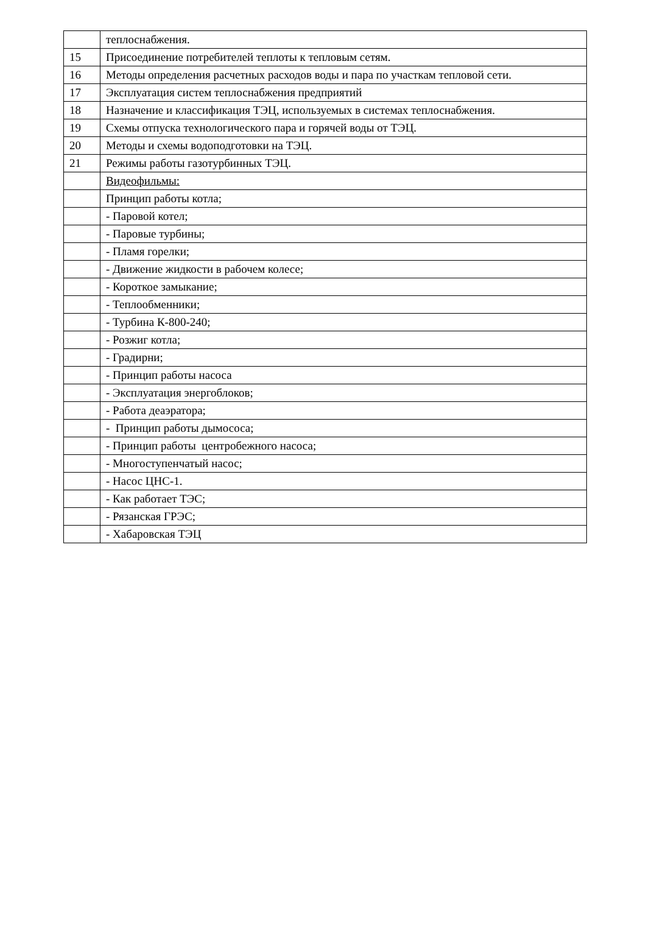| | теплоснабжения. |
| 15 | Присоединение потребителей теплоты к тепловым сетям. |
| 16 | Методы определения расчетных расходов воды и пара по участкам тепловой сети. |
| 17 | Эксплуатация систем теплоснабжения предприятий |
| 18 | Назначение и классификация ТЭЦ, используемых в системах теплоснабжения. |
| 19 | Схемы отпуска технологического пара и горячей воды от ТЭЦ. |
| 20 | Методы и схемы водоподготовки на ТЭЦ. |
| 21 | Режимы работы газотурбинных ТЭЦ. |
| | Видеофильмы: |
| | Принцип работы котла; |
| | - Паровой котел; |
| | - Паровые турбины; |
| | - Пламя горелки; |
| | - Движение жидкости в рабочем колесе; |
| | - Короткое замыкание; |
| | - Теплообменники; |
| | - Турбина К-800-240; |
| | - Розжиг котла; |
| | - Градирни; |
| | - Принцип работы насоса |
| | - Эксплуатация энергоблоков; |
| | - Работа деаэратора; |
| | - Принцип работы дымососа; |
| | - Принцип работы центробежного насоса; |
| | - Многоступенчатый насос; |
| | - Насос ЦНС-1. |
| | - Как работает ТЭС; |
| | - Рязанская ГРЭС; |
| | - Хабаровская ТЭЦ |